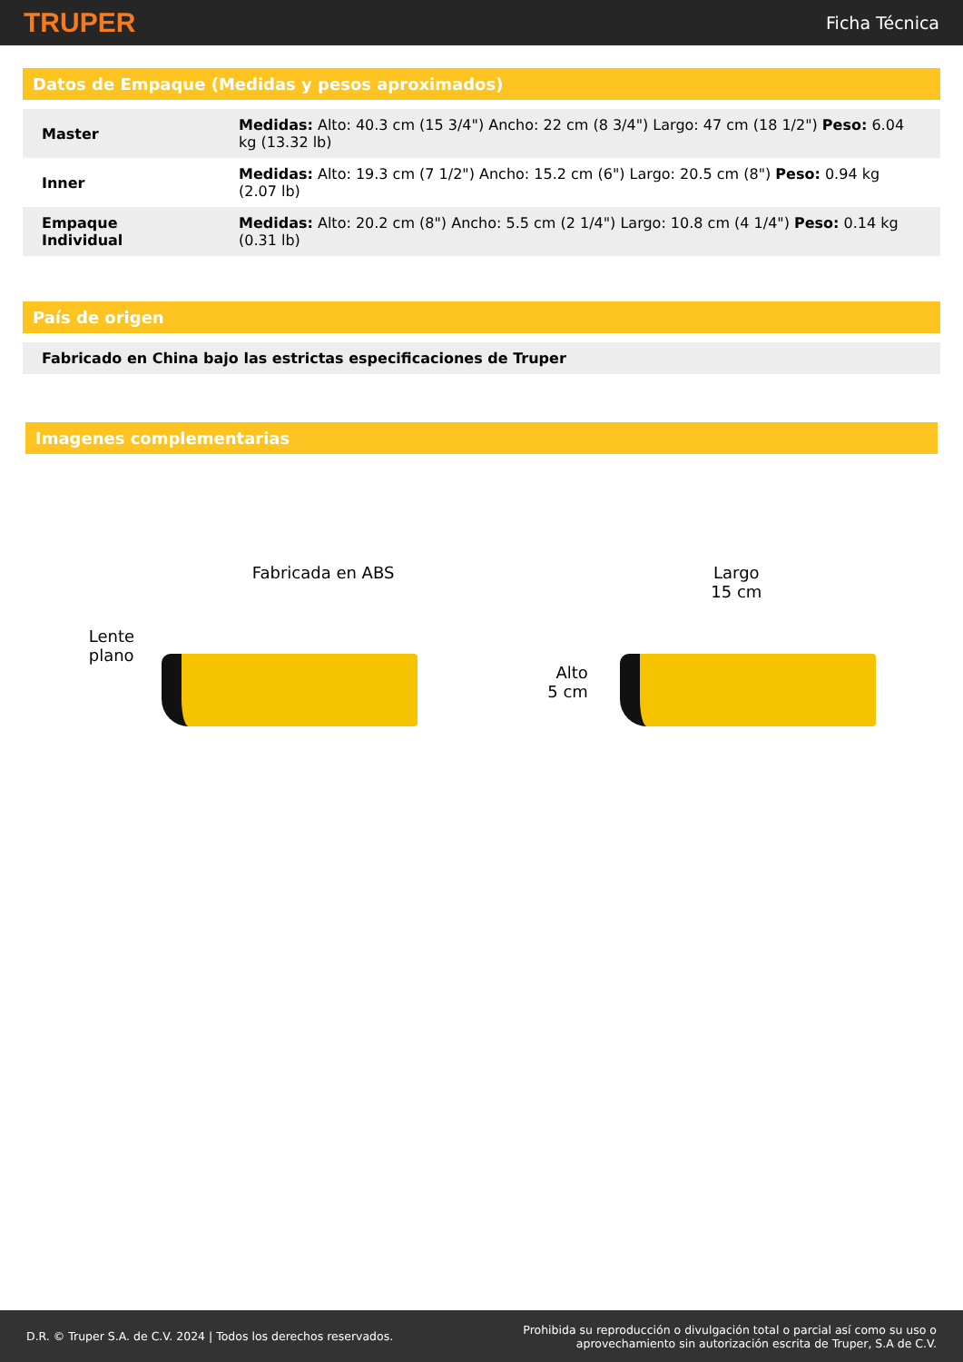TRUPER Ficha Técnica
Datos de Empaque (Medidas y pesos aproximados)
| Master | Medidas: Alto: 40.3 cm (15 3/4") Ancho: 22 cm (8 3/4") Largo: 47 cm (18 1/2") Peso: 6.04 kg (13.32 lb) |
| Inner | Medidas: Alto: 19.3 cm (7 1/2") Ancho: 15.2 cm (6") Largo: 20.5 cm (8") Peso: 0.94 kg (2.07 lb) |
| Empaque Individual | Medidas: Alto: 20.2 cm (8") Ancho: 5.5 cm (2 1/4") Largo: 10.8 cm (4 1/4") Peso: 0.14 kg (0.31 lb) |
País de origen
| Fabricado en China bajo las estrictas especificaciones de Truper |
Imagenes complementarias
Fabricada en ABS
Lente
plano
Largo
15 cm
Alto
5 cm
D.R. © Truper S.A. de C.V. 2024 | Todos los derechos reservados. Prohibida su reproducción o divulgación total o parcial así como su uso o
aprovechamiento sin autorización escrita de Truper, S.A de C.V.